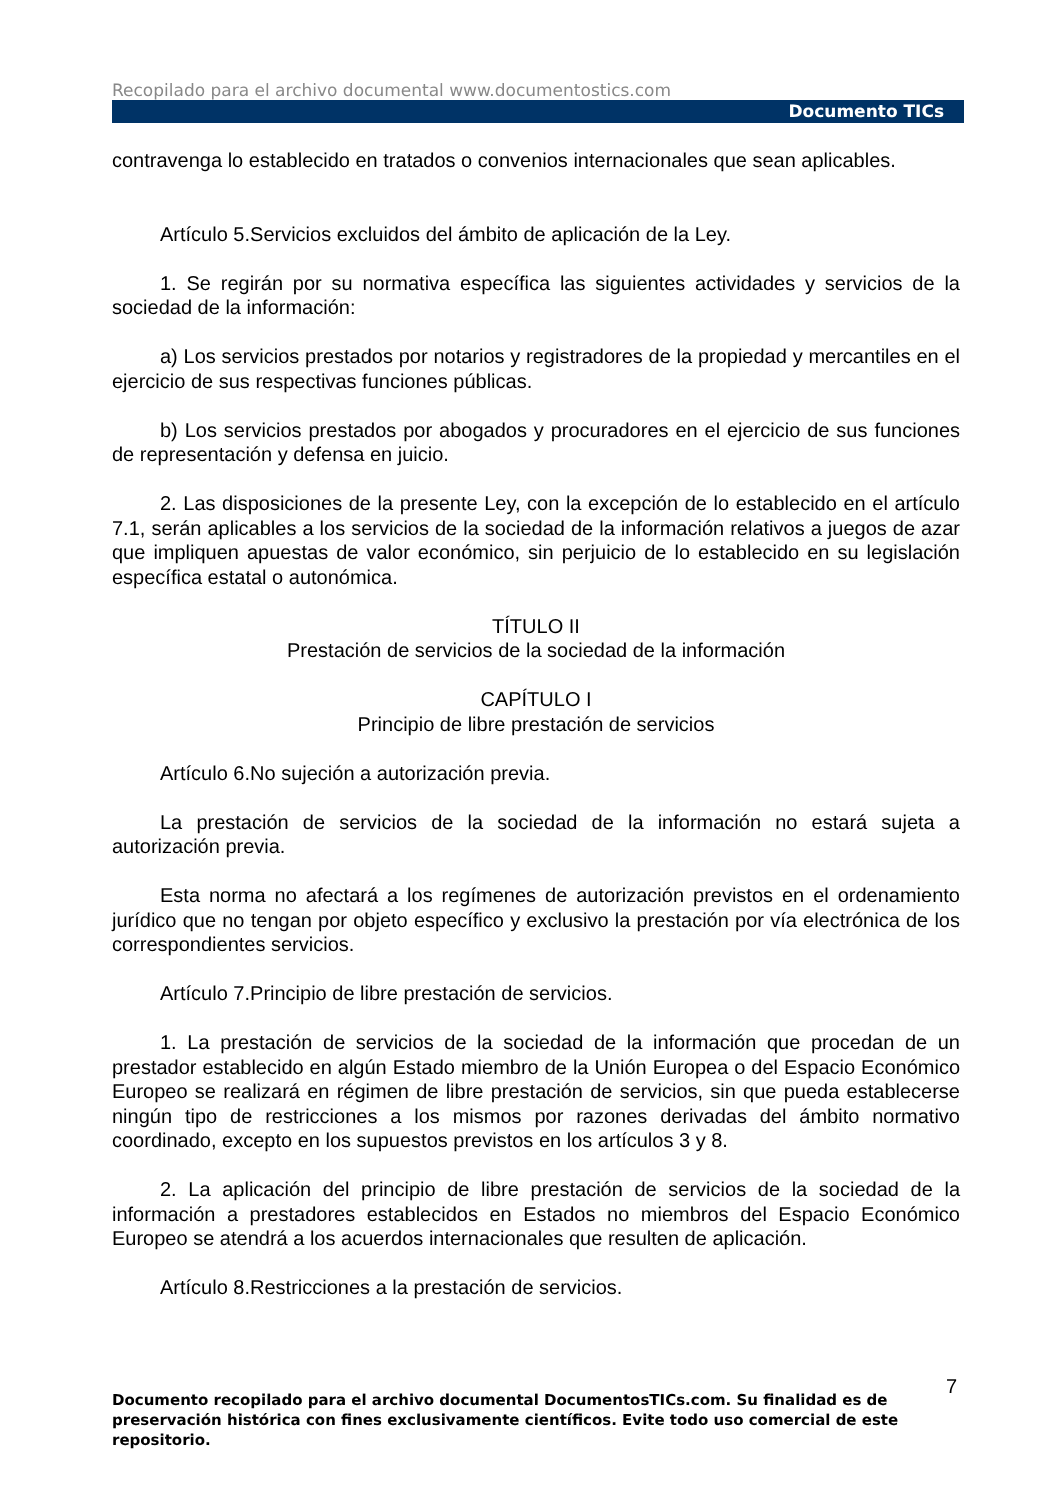Recopilado para el archivo documental www.documentostics.com
Documento TICs
contravenga lo establecido en tratados o convenios internacionales que sean aplicables.
Artículo 5.Servicios excluidos del ámbito de aplicación de la Ley.
1. Se regirán por su normativa específica las siguientes actividades y servicios de la sociedad de la información:
a) Los servicios prestados por notarios y registradores de la propiedad y mercantiles en el ejercicio de sus respectivas funciones públicas.
b) Los servicios prestados por abogados y procuradores en el ejercicio de sus funciones de representación y defensa en juicio.
2. Las disposiciones de la presente Ley, con la excepción de lo establecido en el artículo 7.1, serán aplicables a los servicios de la sociedad de la información relativos a juegos de azar que impliquen apuestas de valor económico, sin perjuicio de lo establecido en su legislación específica estatal o autonómica.
TÍTULO II
Prestación de servicios de la sociedad de la información
CAPÍTULO I
Principio de libre prestación de servicios
Artículo 6.No sujeción a autorización previa.
La prestación de servicios de la sociedad de la información no estará sujeta a autorización previa.
Esta norma no afectará a los regímenes de autorización previstos en el ordenamiento jurídico que no tengan por objeto específico y exclusivo la prestación por vía electrónica de los correspondientes servicios.
Artículo 7.Principio de libre prestación de servicios.
1. La prestación de servicios de la sociedad de la información que procedan de un prestador establecido en algún Estado miembro de la Unión Europea o del Espacio Económico Europeo se realizará en régimen de libre prestación de servicios, sin que pueda establecerse ningún tipo de restricciones a los mismos por razones derivadas del ámbito normativo coordinado, excepto en los supuestos previstos en los artículos 3 y 8.
2. La aplicación del principio de libre prestación de servicios de la sociedad de la información a prestadores establecidos en Estados no miembros del Espacio Económico Europeo se atendrá a los acuerdos internacionales que resulten de aplicación.
Artículo 8.Restricciones a la prestación de servicios.
7
Documento recopilado para el archivo documental DocumentosTICs.com. Su finalidad es de preservación histórica con fines exclusivamente científicos. Evite todo uso comercial de este repositorio.